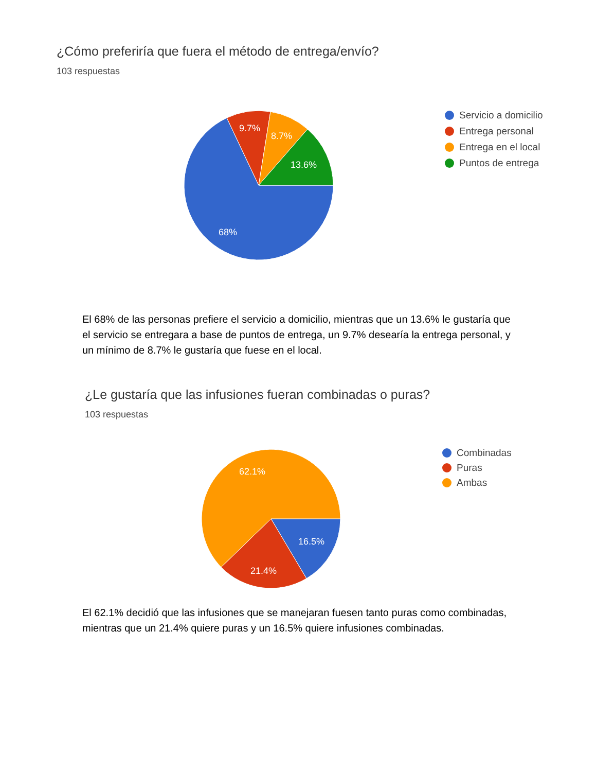¿Cómo preferiría que fuera el método de entrega/envío?
103 respuestas
9.7%
8.7%
13.6%
68%
Servicio a domicilio
Entrega personal
Entrega en el local
Puntos de entrega
El 68% de las personas prefiere el servicio a domicilio, mientras que un 13.6% le gustaría que el servicio se entregara a base de puntos de entrega, un 9.7% desearía la entrega personal, y un mínimo de 8.7% le gustaría que fuese en el local.
¿Le gustaría que las infusiones fueran combinadas o puras?
103 respuestas
62.1%
16.5%
21.4%
Combinadas
Puras
Ambas
El 62.1% decidió que las infusiones que se manejaran fuesen tanto puras como combinadas, mientras que un 21.4% quiere puras y un 16.5% quiere infusiones combinadas.